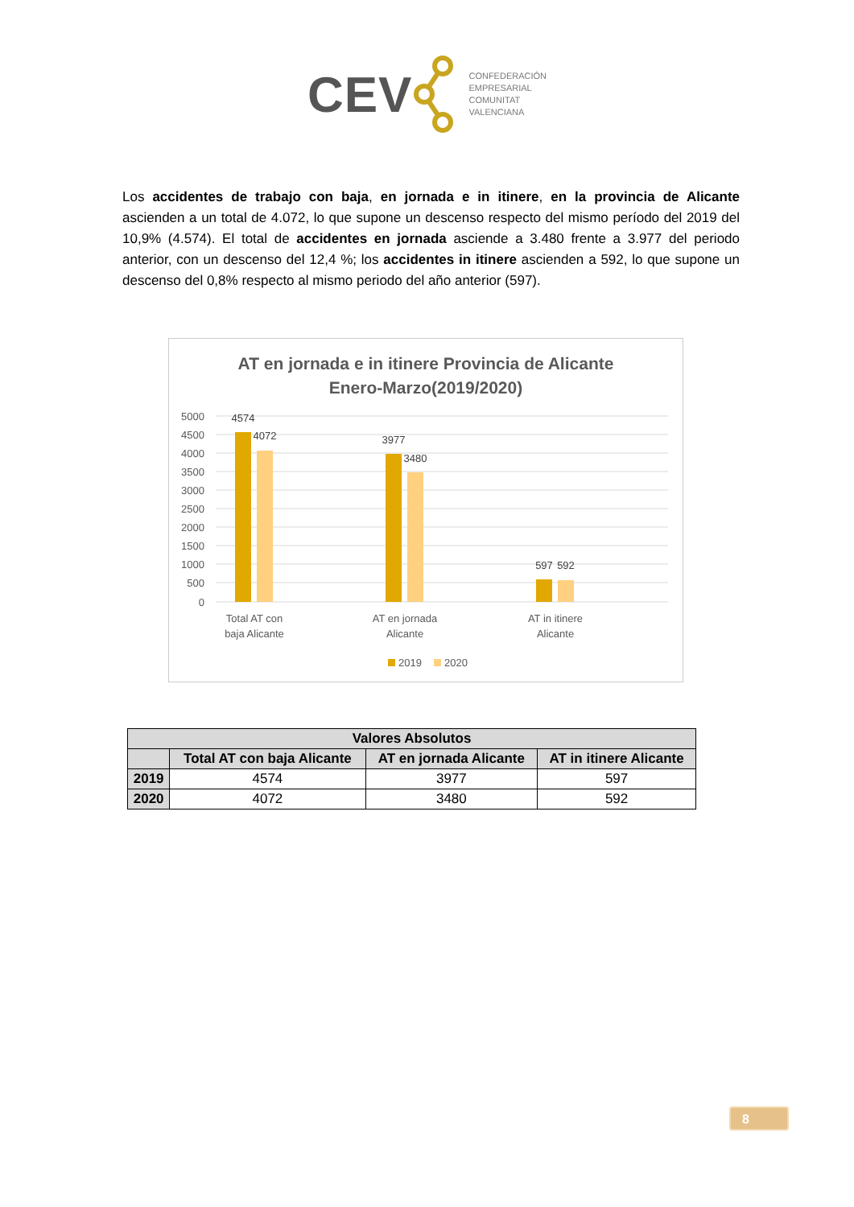CEV
CONFEDERACIÓN
EMPRESARIAL
COMUNITAT
VALENCIANA
Los accidentes de trabajo con baja, en jornada e in itinere, en la provincia de Alicante ascienden a un total de 4.072, lo que supone un descenso respecto del mismo período del 2019 del 10,9% (4.574). El total de accidentes en jornada asciende a 3.480 frente a 3.977 del periodo anterior, con un descenso del 12,4 %; los accidentes in itinere ascienden a 592, lo que supone un descenso del 0,8% respecto al mismo periodo del año anterior (597).
AT en jornada e in itinere Provincia de Alicante
Enero-Marzo(2019/2020)
5000
4500
4000
3500
3000
2500
2000
1500
1000
500
0
4574
4072
3977
3480
597
592
Total AT con
baja Alicante
AT en jornada
Alicante
AT in itinere
Alicante
2019
2020
| Valores Absolutos | | | |
| --- | --- | --- | --- |
| | Total AT con baja Alicante | AT en jornada Alicante | AT in itinere Alicante |
| 2019 | 4574 | 3977 | 597 |
| 2020 | 4072 | 3480 | 592 |
8